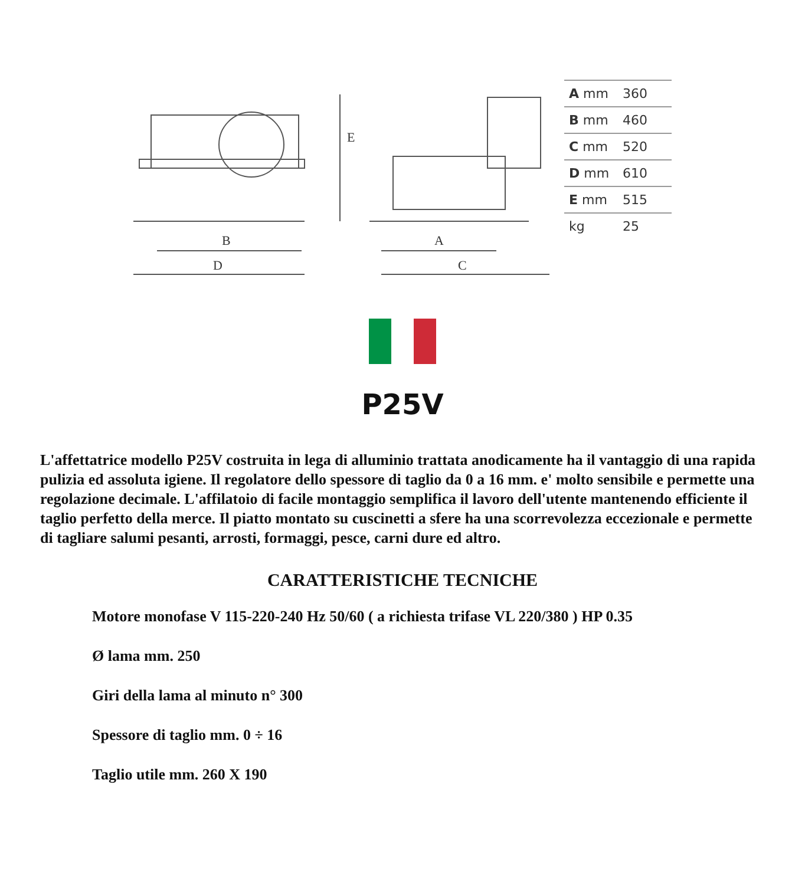B
D
E
A
C
| A mm | 360 |
| B mm | 460 |
| C mm | 520 |
| D mm | 610 |
| E mm | 515 |
| kg | 25 |
P25V
L'affettatrice modello P25V costruita in lega di alluminio trattata anodicamente ha il vantaggio di una rapida pulizia ed assoluta igiene. Il regolatore dello spessore di taglio da 0 a 16 mm. e' molto sensibile e permette una regolazione decimale. L'affilatoio di facile montaggio semplifica il lavoro dell'utente mantenendo efficiente il taglio perfetto della merce. Il piatto montato su cuscinetti a sfere ha una scorrevolezza eccezionale e permette di tagliare salumi pesanti, arrosti, formaggi, pesce, carni dure ed altro.
CARATTERISTICHE TECNICHE
Motore monofase V 115-220-240 Hz 50/60 ( a richiesta trifase VL 220/380 ) HP 0.35
Ø lama mm. 250
Giri della lama al minuto n° 300
Spessore di taglio mm. 0 ÷ 16
Taglio utile mm. 260 X 190